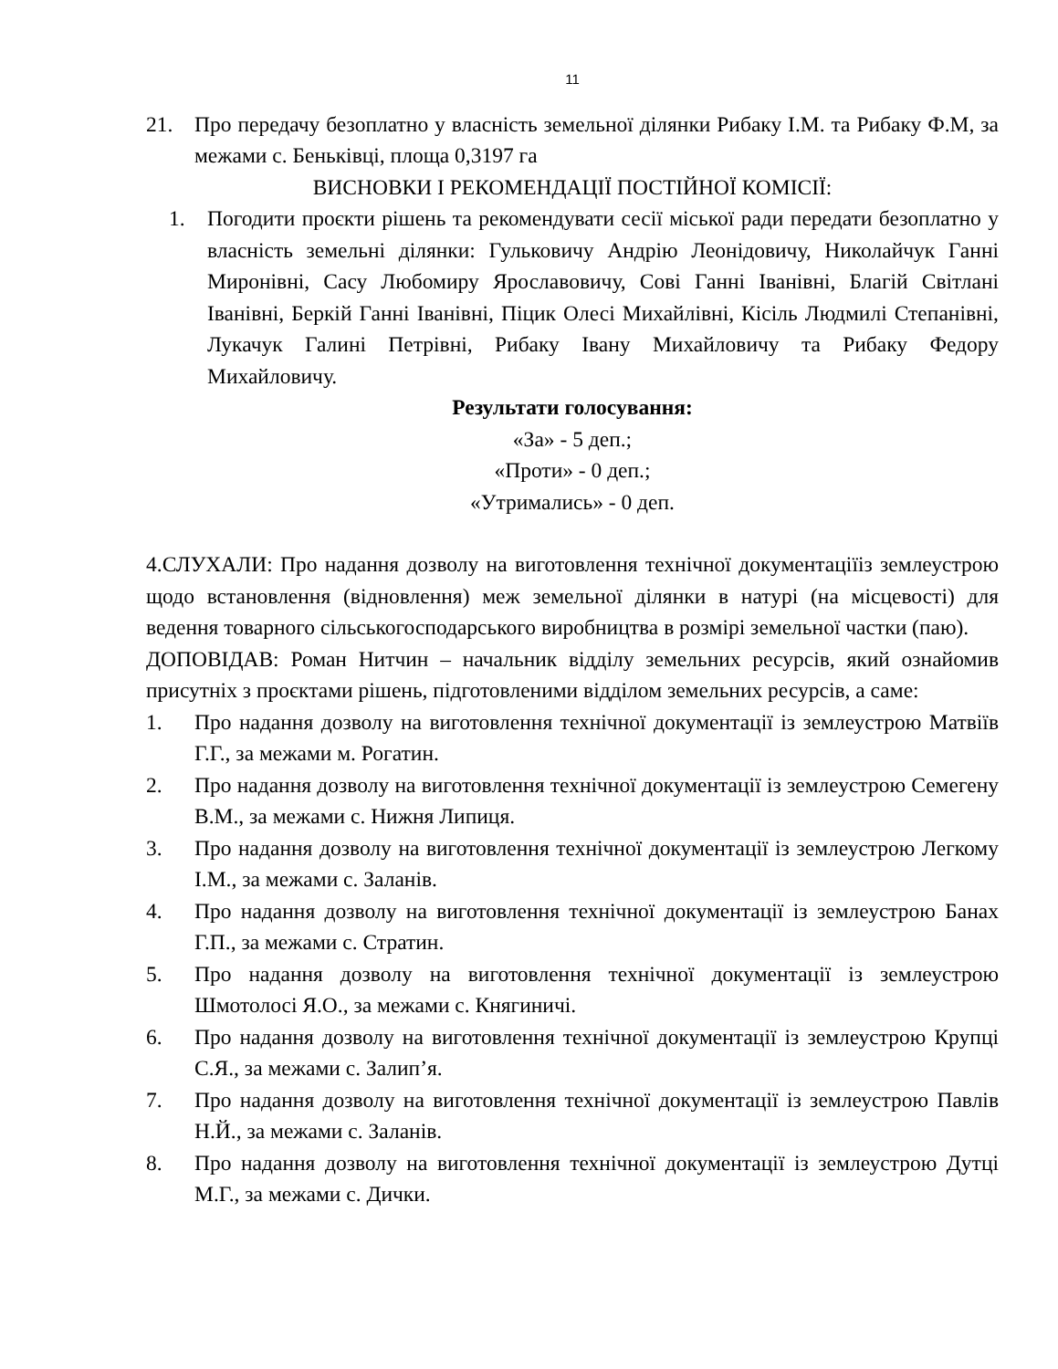11
21. Про передачу безоплатно у власність земельної ділянки Рибаку І.М. та Рибаку Ф.М, за межами с. Беньківці, площа 0,3197 га
ВИСНОВКИ І РЕКОМЕНДАЦІЇ ПОСТІЙНОЇ КОМІСІЇ:
1. Погодити проєкти рішень та рекомендувати сесії міської ради передати безоплатно у власність земельні ділянки: Гульковичу Андрію Леонідовичу, Николайчук Ганні Миронівні, Сасу Любомиру Ярославовичу, Сові Ганні Іванівні, Благій Світлані Іванівні, Беркій Ганні Іванівні, Піцик Олесі Михайлівні, Кісіль Людмилі Степанівні, Лукачук Галині Петрівні, Рибаку Івану Михайловичу та Рибаку Федору Михайловичу.
Результати голосування:
«За» - 5 деп.;
«Проти» - 0 деп.;
«Утримались» - 0 деп.
4.СЛУХАЛИ: Про надання дозволу на виготовлення технічної документаціїіз землеустрою щодо встановлення (відновлення) меж земельної ділянки в натурі (на місцевості) для ведення товарного сільськогосподарського виробництва в розмірі земельної частки (паю).
ДОПОВІДАВ: Роман Нитчин – начальник відділу земельних ресурсів, який ознайомив присутніх з проєктами рішень, підготовленими відділом земельних ресурсів, а саме:
1. Про надання дозволу на виготовлення технічної документації із землеустрою Матвіїв Г.Г., за межами м. Рогатин.
2. Про надання дозволу на виготовлення технічної документації із землеустрою Семегену В.М., за межами с. Нижня Липиця.
3. Про надання дозволу на виготовлення технічної документації із землеустрою Легкому І.М., за межами с. Заланів.
4. Про надання дозволу на виготовлення технічної документації із землеустрою Банах Г.П., за межами с. Стратин.
5. Про надання дозволу на виготовлення технічної документації із землеустрою Шмотолосі Я.О., за межами с. Княгиничі.
6. Про надання дозволу на виготовлення технічної документації із землеустрою Крупці С.Я., за межами с. Залип’я.
7. Про надання дозволу на виготовлення технічної документації із землеустрою Павлів Н.Й., за межами с. Заланів.
8. Про надання дозволу на виготовлення технічної документації із землеустрою Дутці М.Г., за межами с. Дички.